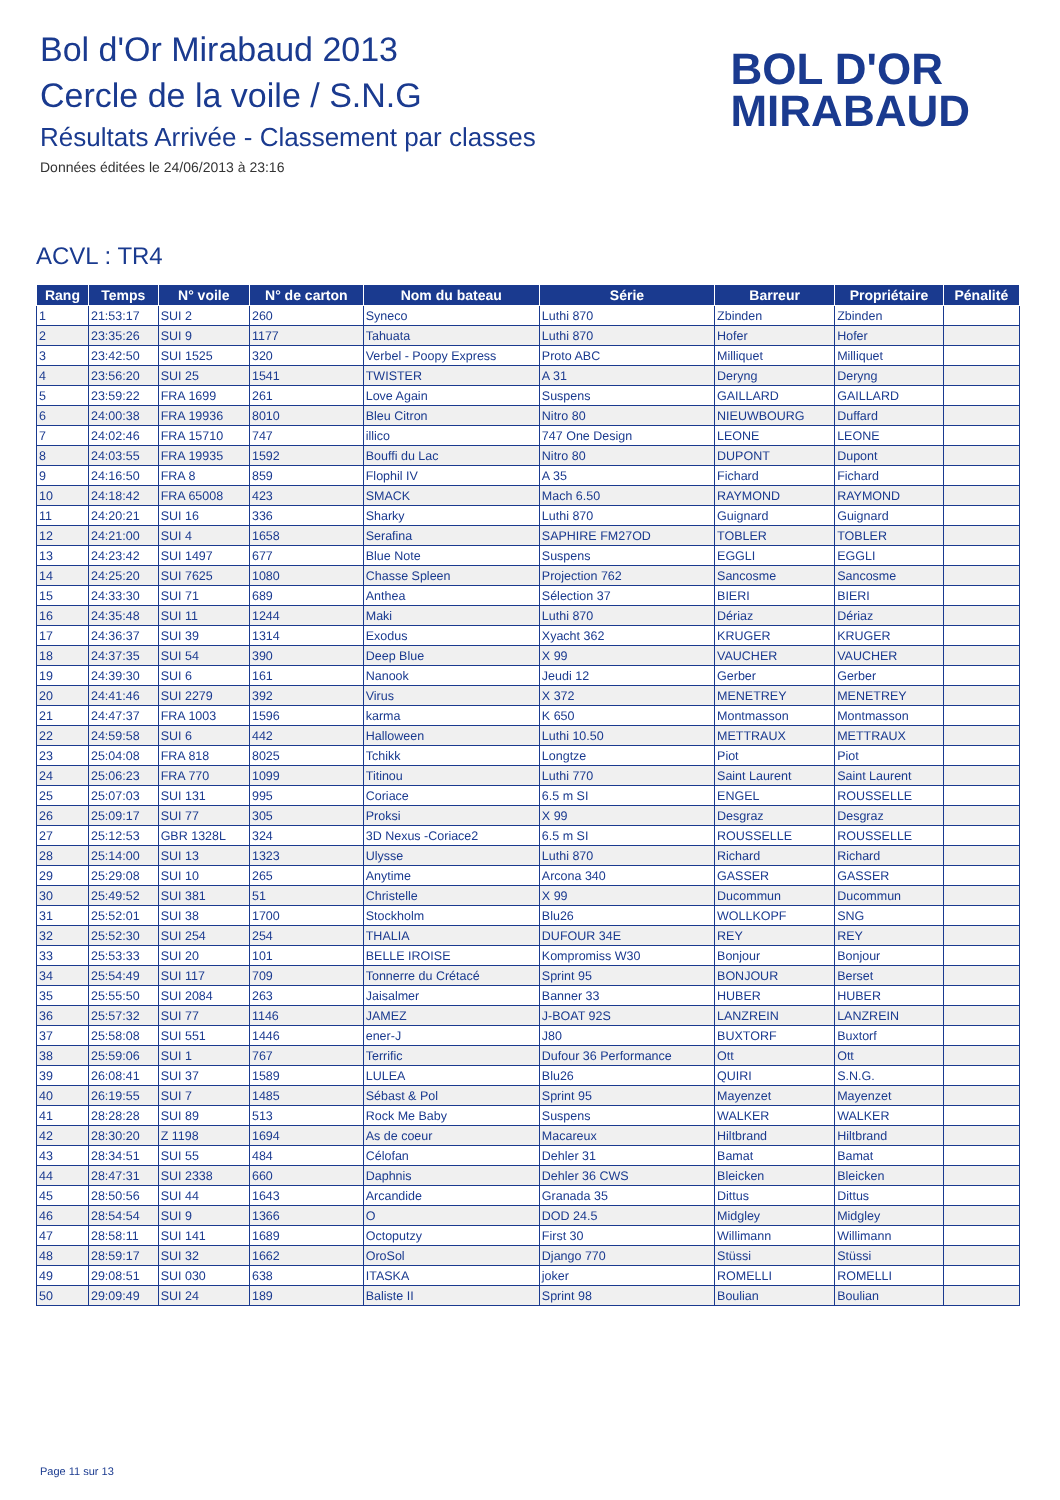Bol d'Or Mirabaud 2013
Cercle de la voile / S.N.G
Résultats Arrivée - Classement par classes
Données éditées le 24/06/2013 à 23:16
BOL D'OR
MIRABAUD
ACVL : TR4
| Rang | Temps | N° voile | N° de carton | Nom du bateau | Série | Barreur | Propriétaire | Pénalité |
| --- | --- | --- | --- | --- | --- | --- | --- | --- |
| 1 | 21:53:17 | SUI 2 | 260 | Syneco | Luthi 870 | Zbinden | Zbinden | |
| 2 | 23:35:26 | SUI 9 | 1177 | Tahuata | Luthi 870 | Hofer | Hofer | |
| 3 | 23:42:50 | SUI 1525 | 320 | Verbel - Poopy Express | Proto ABC | Milliquet | Milliquet | |
| 4 | 23:56:20 | SUI 25 | 1541 | TWISTER | A 31 | Deryng | Deryng | |
| 5 | 23:59:22 | FRA 1699 | 261 | Love Again | Suspens | GAILLARD | GAILLARD | |
| 6 | 24:00:38 | FRA 19936 | 8010 | Bleu Citron | Nitro 80 | NIEUWBOURG | Duffard | |
| 7 | 24:02:46 | FRA 15710 | 747 | illico | 747 One Design | LEONE | LEONE | |
| 8 | 24:03:55 | FRA 19935 | 1592 | Bouffi du Lac | Nitro 80 | DUPONT | Dupont | |
| 9 | 24:16:50 | FRA 8 | 859 | Flophil IV | A 35 | Fichard | Fichard | |
| 10 | 24:18:42 | FRA 65008 | 423 | SMACK | Mach 6.50 | RAYMOND | RAYMOND | |
| 11 | 24:20:21 | SUI 16 | 336 | Sharky | Luthi 870 | Guignard | Guignard | |
| 12 | 24:21:00 | SUI 4 | 1658 | Serafina | SAPHIRE FM27OD | TOBLER | TOBLER | |
| 13 | 24:23:42 | SUI 1497 | 677 | Blue Note | Suspens | EGGLI | EGGLI | |
| 14 | 24:25:20 | SUI 7625 | 1080 | Chasse Spleen | Projection 762 | Sancosme | Sancosme | |
| 15 | 24:33:30 | SUI 71 | 689 | Anthea | Sélection 37 | BIERI | BIERI | |
| 16 | 24:35:48 | SUI 11 | 1244 | Maki | Luthi 870 | Dériaz | Dériaz | |
| 17 | 24:36:37 | SUI 39 | 1314 | Exodus | Xyacht 362 | KRUGER | KRUGER | |
| 18 | 24:37:35 | SUI 54 | 390 | Deep Blue | X 99 | VAUCHER | VAUCHER | |
| 19 | 24:39:30 | SUI 6 | 161 | Nanook | Jeudi 12 | Gerber | Gerber | |
| 20 | 24:41:46 | SUI 2279 | 392 | Virus | X 372 | MENETREY | MENETREY | |
| 21 | 24:47:37 | FRA 1003 | 1596 | karma | K 650 | Montmasson | Montmasson | |
| 22 | 24:59:58 | SUI 6 | 442 | Halloween | Luthi 10.50 | METTRAUX | METTRAUX | |
| 23 | 25:04:08 | FRA 818 | 8025 | Tchikk | Longtze | Piot | Piot | |
| 24 | 25:06:23 | FRA 770 | 1099 | Titinou | Luthi 770 | Saint Laurent | Saint Laurent | |
| 25 | 25:07:03 | SUI 131 | 995 | Coriace | 6.5 m SI | ENGEL | ROUSSELLE | |
| 26 | 25:09:17 | SUI 77 | 305 | Proksi | X 99 | Desgraz | Desgraz | |
| 27 | 25:12:53 | GBR 1328L | 324 | 3D Nexus -Coriace2 | 6.5 m SI | ROUSSELLE | ROUSSELLE | |
| 28 | 25:14:00 | SUI 13 | 1323 | Ulysse | Luthi 870 | Richard | Richard | |
| 29 | 25:29:08 | SUI 10 | 265 | Anytime | Arcona 340 | GASSER | GASSER | |
| 30 | 25:49:52 | SUI 381 | 51 | Christelle | X 99 | Ducommun | Ducommun | |
| 31 | 25:52:01 | SUI 38 | 1700 | Stockholm | Blu26 | WOLLKOPF | SNG | |
| 32 | 25:52:30 | SUI 254 | 254 | THALIA | DUFOUR 34E | REY | REY | |
| 33 | 25:53:33 | SUI 20 | 101 | BELLE IROISE | Kompromiss W30 | Bonjour | Bonjour | |
| 34 | 25:54:49 | SUI 117 | 709 | Tonnerre du Crétacé | Sprint 95 | BONJOUR | Berset | |
| 35 | 25:55:50 | SUI 2084 | 263 | Jaisalmer | Banner 33 | HUBER | HUBER | |
| 36 | 25:57:32 | SUI 77 | 1146 | JAMEZ | J-BOAT 92S | LANZREIN | LANZREIN | |
| 37 | 25:58:08 | SUI 551 | 1446 | ener-J | J80 | BUXTORF | Buxtorf | |
| 38 | 25:59:06 | SUI 1 | 767 | Terrific | Dufour 36 Performance | Ott | Ott | |
| 39 | 26:08:41 | SUI 37 | 1589 | LULEA | Blu26 | QUIRI | S.N.G. | |
| 40 | 26:19:55 | SUI 7 | 1485 | Sébast & Pol | Sprint 95 | Mayenzet | Mayenzet | |
| 41 | 28:28:28 | SUI 89 | 513 | Rock Me Baby | Suspens | WALKER | WALKER | |
| 42 | 28:30:20 | Z 1198 | 1694 | As de coeur | Macareux | Hiltbrand | Hiltbrand | |
| 43 | 28:34:51 | SUI 55 | 484 | Célofan | Dehler 31 | Bamat | Bamat | |
| 44 | 28:47:31 | SUI 2338 | 660 | Daphnis | Dehler 36 CWS | Bleicken | Bleicken | |
| 45 | 28:50:56 | SUI 44 | 1643 | Arcandide | Granada 35 | Dittus | Dittus | |
| 46 | 28:54:54 | SUI 9 | 1366 | O | DOD 24.5 | Midgley | Midgley | |
| 47 | 28:58:11 | SUI 141 | 1689 | Octoputzy | First 30 | Willimann | Willimann | |
| 48 | 28:59:17 | SUI 32 | 1662 | OroSol | Django 770 | Stüssi | Stüssi | |
| 49 | 29:08:51 | SUI 030 | 638 | ITASKA | joker | ROMELLI | ROMELLI | |
| 50 | 29:09:49 | SUI 24 | 189 | Baliste II | Sprint 98 | Boulian | Boulian | |
Page 11 sur 13